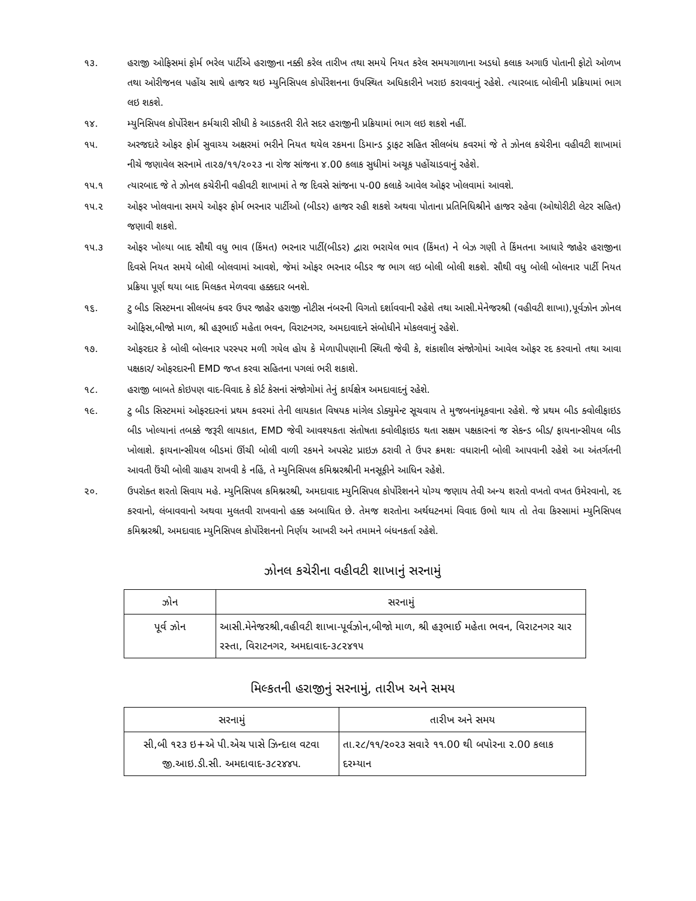૧૩. હરાજી ઓફિસમાં ફોર્મ ભરેલ પાર્ટીએ હરાજીના નક્કી કરેલ તારીખ તથા સમયે નિયત કરેલ સમયગાળાના અડધો કલાક અગાઉ પોતાની ફોટો ઓળખ તથા ઓરીજનલ પહોંચ સાથે હાજર થઇ મ્યુનિસિપલ કોર્પોરેશનના ઉપસ્થિત અધિકારીને ખરાઇ કરાવવાનું રહેશે. ત્યારબાદ બોલીની પ્રક્રિયામાં ભાગ લઇ શકશે.
૧૪. મ્યુનિસિપલ કોર્પોરેશન કર્મચારી સીધી કે આડકતરી રીતે સદર હરાજીની પ્રક્રિયામાં ભાગ લઇ શકશે નહીં.
૧૫. અરજદારે ઓફર ફોર્મ સુવાચ્ય અક્ષરમાં ભરીને નિયત થયેલ રકમના ડિમાન્ડ ડ્રાફટ સહિત સીલબંધ કવરમાં જે તે ઝોનલ કચેરીના વહીવટી શાખામાં નીચે જણાવેલ સરનામે તા૨૭/૧૧/૨૦૨૩ ના રોજ સાંજના ૪.00 કલાક સુધીમાં અચૂક પહોંચાડવાનું રહેશે.
૧૫.૧ ત્યારબાદ જે તે ઝોનલ કચેરીની વહીવટી શાખામાં તે જ દિવસે સાંજના ૫-00 કલાકે આવેલ ઓફર ખોલવામાં આવશે.
૧૫.૨ ઓફર ખોલવાના સમયે ઓફર ફોર્મ ભરનાર પાર્ટીઓ (બીડર) હાજર રહી શકશે અથવા પોતાના પ્રતિનિધિશ્રીને હાજર રહેવા (ઓથોરીટી લેટર સહિત) જણાવી શકશે.
૧૫.૩ ઓફર ખોલ્યા બાદ સૌથી વધુ ભાવ (કિંમત) ભરનાર પાર્ટી(બીડર) દ્વારા ભરાયેલ ભાવ (કિંમત) ને બેઝ ગણી તે કિંમતના આધારે જાહેર હરાજીના દિવસે નિયત સમયે બોલી બોલવામાં આવશે, જેમાં ઓફર ભરનાર બીડર જ ભાગ લઇ બોલી બોલી શકશે. સૌથી વધુ બોલી બોલનાર પાર્ટી નિયત પ્રક્રિયા પૂર્ણ થયા બાદ મિલકત મેળવવા હક્કદાર બનશે.
૧૬. ટુ બીડ સિસ્ટમના સીલબંધ કવર ઉપર જાહેર હરાજી નોટીસ નંબરની વિગતો દર્શાવવાની રહેશે તથા આસી.મેનેજરશ્રી (વહીવટી શાખા),પૂર્વઝોન ઝોનલ ઓફિસ,બીજો માળ, શ્રી હરૂભાઈ મહેતા ભવન, વિરાટનગર, અમદાવાદને સંબોધીને મોકલવાનું રહેશે.
૧૭. ઓફરદાર કે બોલી બોલનાર પરસ્પર મળી ગયેલ હોય કે મેળાપીપણાની સ્થિતી જેવી કે, શંકાશીલ સંજોગોમાં આવેલ ઓફર રદ કરવાનો તથા આવા પક્ષકાર/ ઓફરદારની EMD જપ્ત કરવા સહિતના પગલાં ભરી શકાશે.
૧૮. હરાજી બાબતે કોઇપણ વાદ-વિવાદ કે કોર્ટ કેસનાં સંજોગોમાં તેનું કાર્યક્ષેત્ર અમદાવાદનું રહેશે.
૧૯. ટુ બીડ સિસ્ટમમાં ઓફરદારનાં પ્રથમ કવરમાં તેની લાયકાત વિષયક માંગેલ ડોક્યુમેન્ટ સૂચવાય તે મુજબનાંમૂકવાના રહેશે. જે પ્રથમ બીડ ક્વોલીફાઇડ બીડ ખોલ્યાનાં તબક્કે જરૂરી લાયકાત, EMD જેવી આવશ્યકતા સંતોષતા ક્વોલીફાઇડ થતા સક્ષમ પક્ષકારનાં જ સેકન્ડ બીડ/ ફાયનાન્સીયલ બીડ ખોલાશે. ફાયનાન્સીયલ બીડમાં ઊંચી બોલી વાળી રકમને અપસેટ પ્રાઇઝ ઠરાવી તે ઉપર ક્રમશઃ વધારાની બોલી આપવાની રહેશે આ અંતર્ગતની આવતી ઉંચી બોલી ગ્રાહય રાખવી કે નહિં, તે મ્યુનિસિપલ કમિશ્નરશ્રીની મનસૂફીને આધિન રહેશે.
૨૦. ઉપરોક્ત શરતો સિવાય મહે. મ્યુનિસિપલ કમિશ્નરશ્રી, અમદાવાદ મ્યુનિસિપલ કોર્પોરેશનને યોગ્ય જણાય તેવી અન્ય શરતો વખતો વખત ઉમેરવાનો, રદ કરવાનો, લંબાવવાનો અથવા મુલતવી રાખવાનો હક્ક અબાધિત છે. તેમજ શરતોના અર્થઘટનમાં વિવાદ ઉભો થાય તો તેવા કિસ્સામાં મ્યુનિસિપલ કમિશ્નરશ્રી, અમદાવાદ મ્યુનિસિપલ કોર્પોરેશનનો નિર્ણય આખરી અને તમામને બંધનકર્તા રહેશે.
ઝોનલ કચેરીના વહીવટી શાખાનું સરનામું
| ઝોન | સરનામું |
| --- | --- |
| પૂર્વ ઝોન | આસી.મેનેજરશ્રી,વહીવટી શાખા-પૂર્વઝોન,બીજો માળ, શ્રી હરૂભાઈ મહેતા ભવન, વિરાટનગર ચાર રસ્તા, વિરાટનગર, અમદાવાદ-૩૮૨૪૧૫ |
મિલ્કતની હરાજીનું સરનામું, તારીખ અને સમય
| સરનામું | તારીખ અને સમય |
| --- | --- |
| સી,બી ૧૨૩ ઇ+એ પી.એચ પાસે ઝિન્દાલ વટવા જી.આઇ.ડી.સી. અમદાવાદ-૩૮૨૪૪૫. | તા.૨૮/૧૧/૨૦૨૩ સવારે ૧૧.00 થી બપોરના ૨.00 કલાક દરમ્યાન |